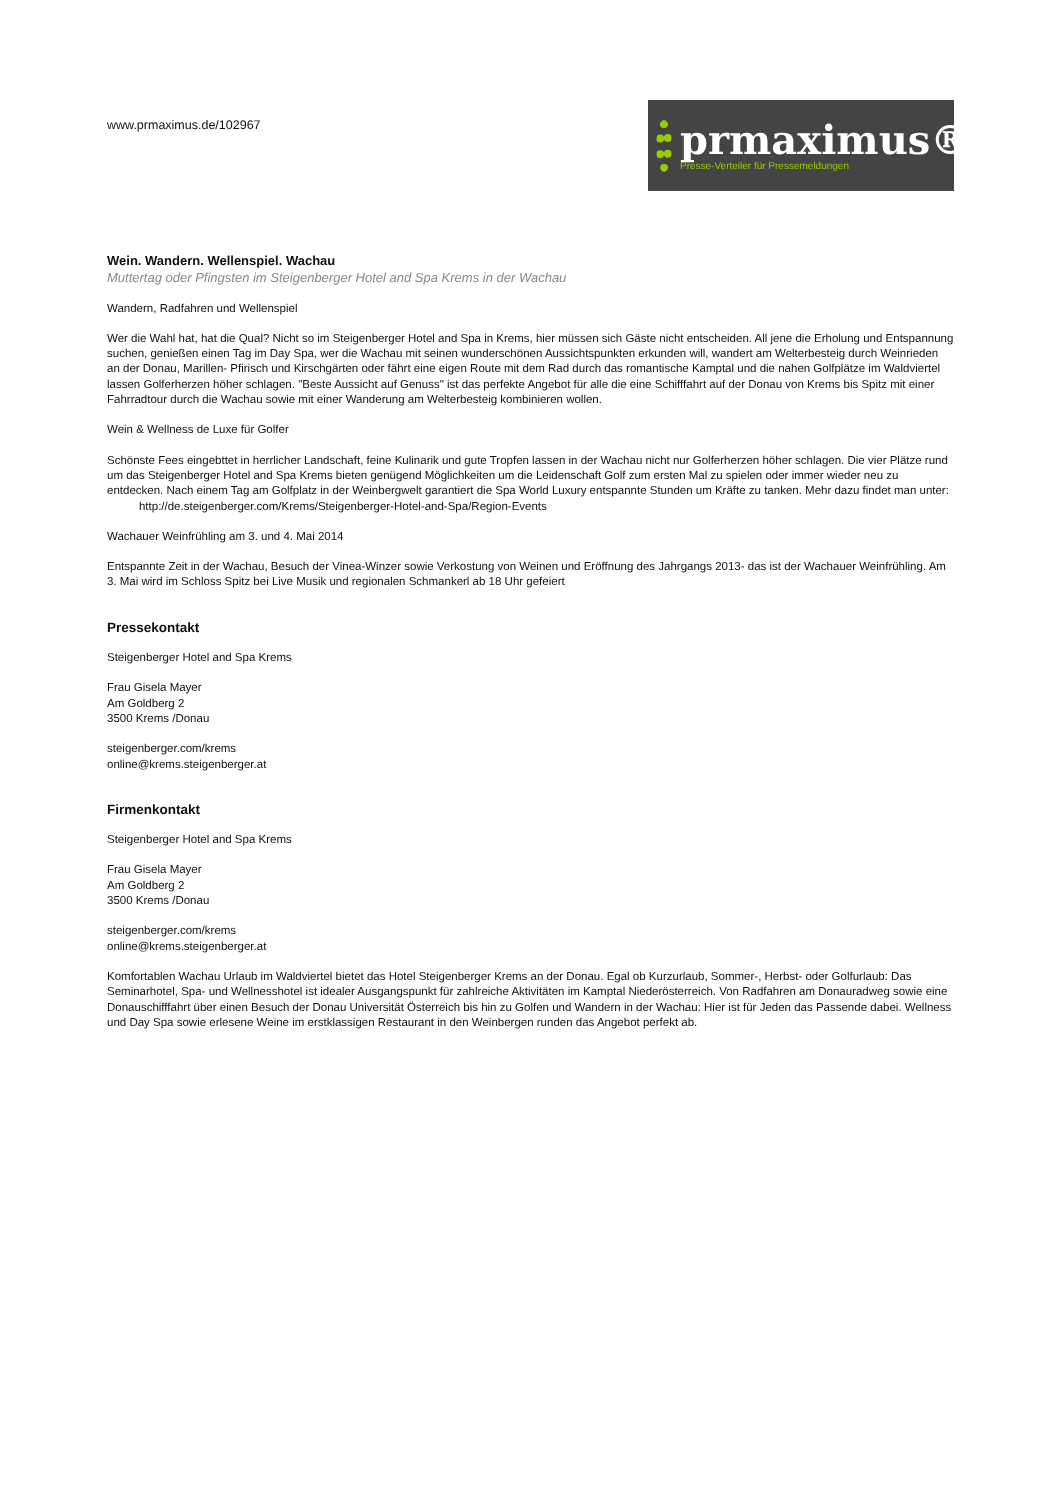www.prmaximus.de/102967
prmaximus®
Presse-Verteiler für Pressemeldungen
Wein. Wandern. Wellenspiel. Wachau
Muttertag oder Pfingsten im Steigenberger Hotel and Spa Krems in der Wachau
Wandern, Radfahren und Wellenspiel
Wer die Wahl hat, hat die Qual? Nicht so im Steigenberger Hotel and Spa in Krems, hier müssen sich Gäste nicht entscheiden. All jene die Erholung und Entspannung suchen, genießen einen Tag im Day Spa, wer die Wachau mit seinen wunderschönen Aussichtspunkten erkunden will, wandert am Welterbesteig durch Weinrieden an der Donau, Marillen- Pfirisch und Kirschgärten oder fährt eine eigen Route mit dem Rad durch das romantische Kamptal und die nahen Golfplätze im Waldviertel lassen Golferherzen höher schlagen. "Beste Aussicht auf Genuss" ist das perfekte Angebot für alle die eine Schifffahrt auf der Donau von Krems bis Spitz mit einer Fahrradtour durch die Wachau sowie mit einer Wanderung am Welterbesteig kombinieren wollen.
Wein & Wellness de Luxe für Golfer
Schönste Fees eingebttet in herrlicher Landschaft, feine Kulinarik und gute Tropfen lassen in der Wachau nicht nur Golferherzen höher schlagen. Die vier Plätze rund um das Steigenberger Hotel and Spa Krems bieten genügend Möglichkeiten um die Leidenschaft Golf zum ersten Mal zu spielen oder immer wieder neu zu entdecken. Nach einem Tag am Golfplatz in der Weinbergwelt garantiert die Spa World Luxury entspannte Stunden um Kräfte zu tanken. Mehr dazu findet man unter: http://de.steigenberger.com/Krems/Steigenberger-Hotel-and-Spa/Region-Events
Wachauer Weinfrühling am 3. und 4. Mai 2014
Entspannte Zeit in der Wachau, Besuch der Vinea-Winzer sowie Verkostung von Weinen und Eröffnung des Jahrgangs 2013- das ist der Wachauer Weinfrühling. Am 3. Mai wird im Schloss Spitz bei Live Musik und regionalen Schmankerl ab 18 Uhr gefeiert
Pressekontakt
Steigenberger Hotel and Spa Krems
Frau Gisela Mayer
Am Goldberg 2
3500 Krems /Donau
steigenberger.com/krems
online@krems.steigenberger.at
Firmenkontakt
Steigenberger Hotel and Spa Krems
Frau Gisela Mayer
Am Goldberg 2
3500 Krems /Donau
steigenberger.com/krems
online@krems.steigenberger.at
Komfortablen Wachau Urlaub im Waldviertel bietet das Hotel Steigenberger Krems an der Donau. Egal ob Kurzurlaub, Sommer-, Herbst- oder Golfurlaub: Das Seminarhotel, Spa- und Wellnesshotel ist idealer Ausgangspunkt für zahlreiche Aktivitäten im Kamptal Niederösterreich. Von Radfahren am Donauradweg sowie eine Donauschifffahrt über einen Besuch der Donau Universität Österreich bis hin zu Golfen und Wandern in der Wachau: Hier ist für Jeden das Passende dabei. Wellness und Day Spa sowie erlesene Weine im erstklassigen Restaurant in den Weinbergen runden das Angebot perfekt ab.